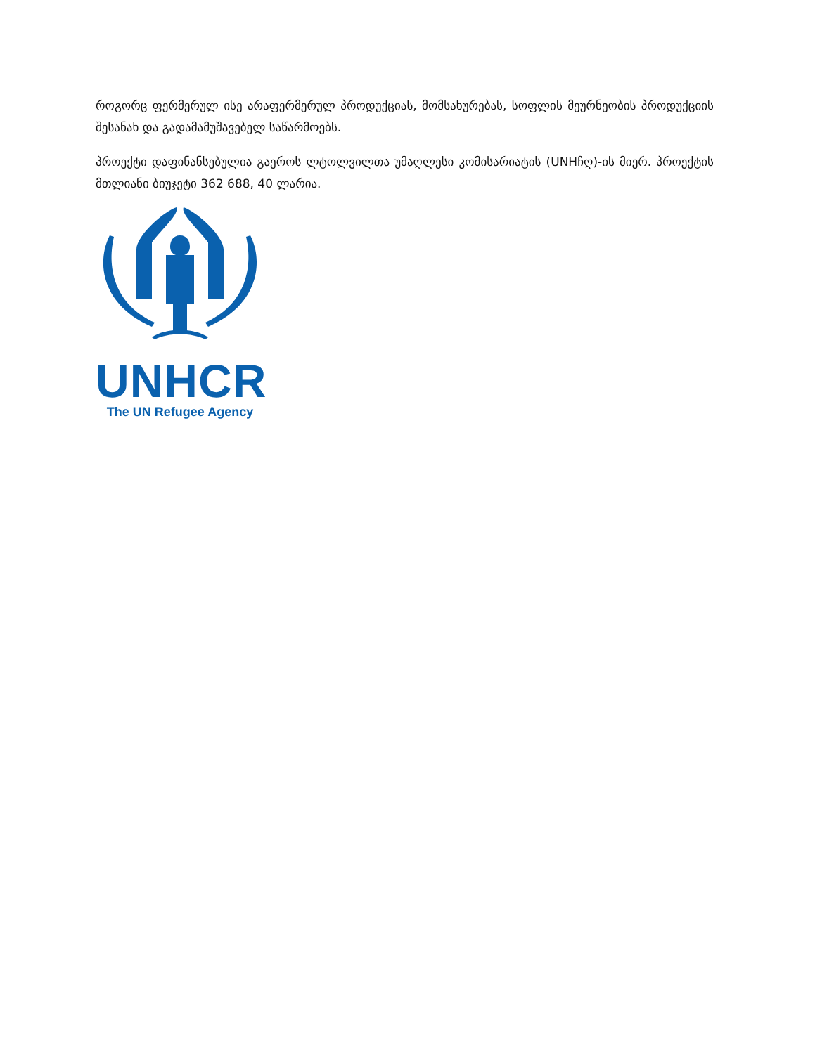როგორც ფერმერულ ისე არაფერმერულ პროდუქციას, მომსახურებას, სოფლის მეურნეობის პროდუქციის შესანახ და გადამამუშავებელ საწარმოებს.
პროექტი დაფინანსებულია გაეროს ლტოლვილთა უმაღლესი კომისარიატის (UNHჩღ)-ის მიერ. პროექტის მთლიანი ბიუჯეტი 362 688, 40 ლარია.
UNHCR
The UN Refugee Agency